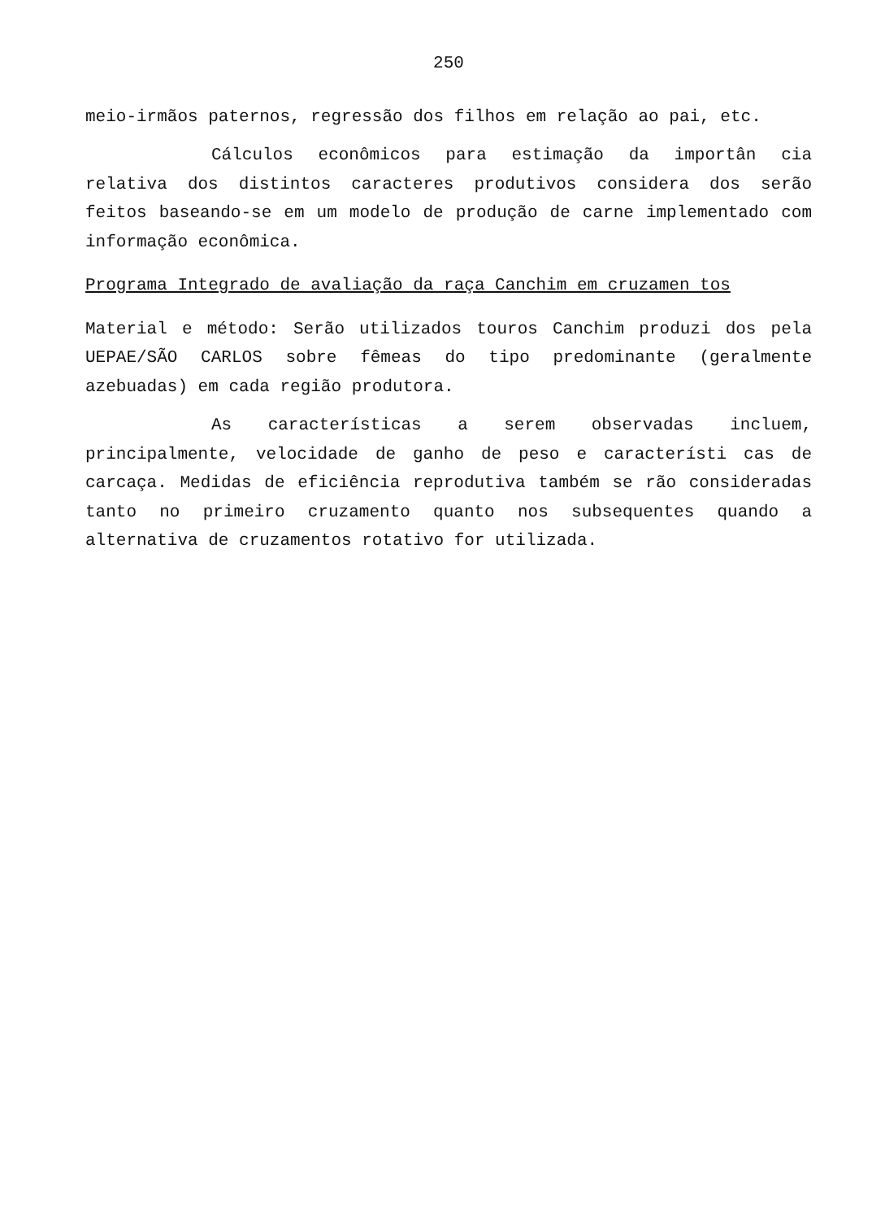250
meio-irmãos paternos, regressão dos filhos em relação ao pai, etc.
Cálculos econômicos para estimação da importân cia relativa dos distintos caracteres produtivos considera dos serão feitos baseando-se em um modelo de produção de carne implementado com informação econômica.
Programa Integrado de avaliação da raça Canchim em cruzamen tos
Material e método: Serão utilizados touros Canchim produzi dos pela UEPAE/SÃO CARLOS sobre fêmeas do tipo predominante (geralmente azebuadas) em cada região produtora.
As características a serem observadas incluem, principalmente, velocidade de ganho de peso e característi cas de carcaça. Medidas de eficiência reprodutiva também se rão consideradas tanto no primeiro cruzamento quanto nos subsequentes quando a alternativa de cruzamentos rotativo for utilizada.